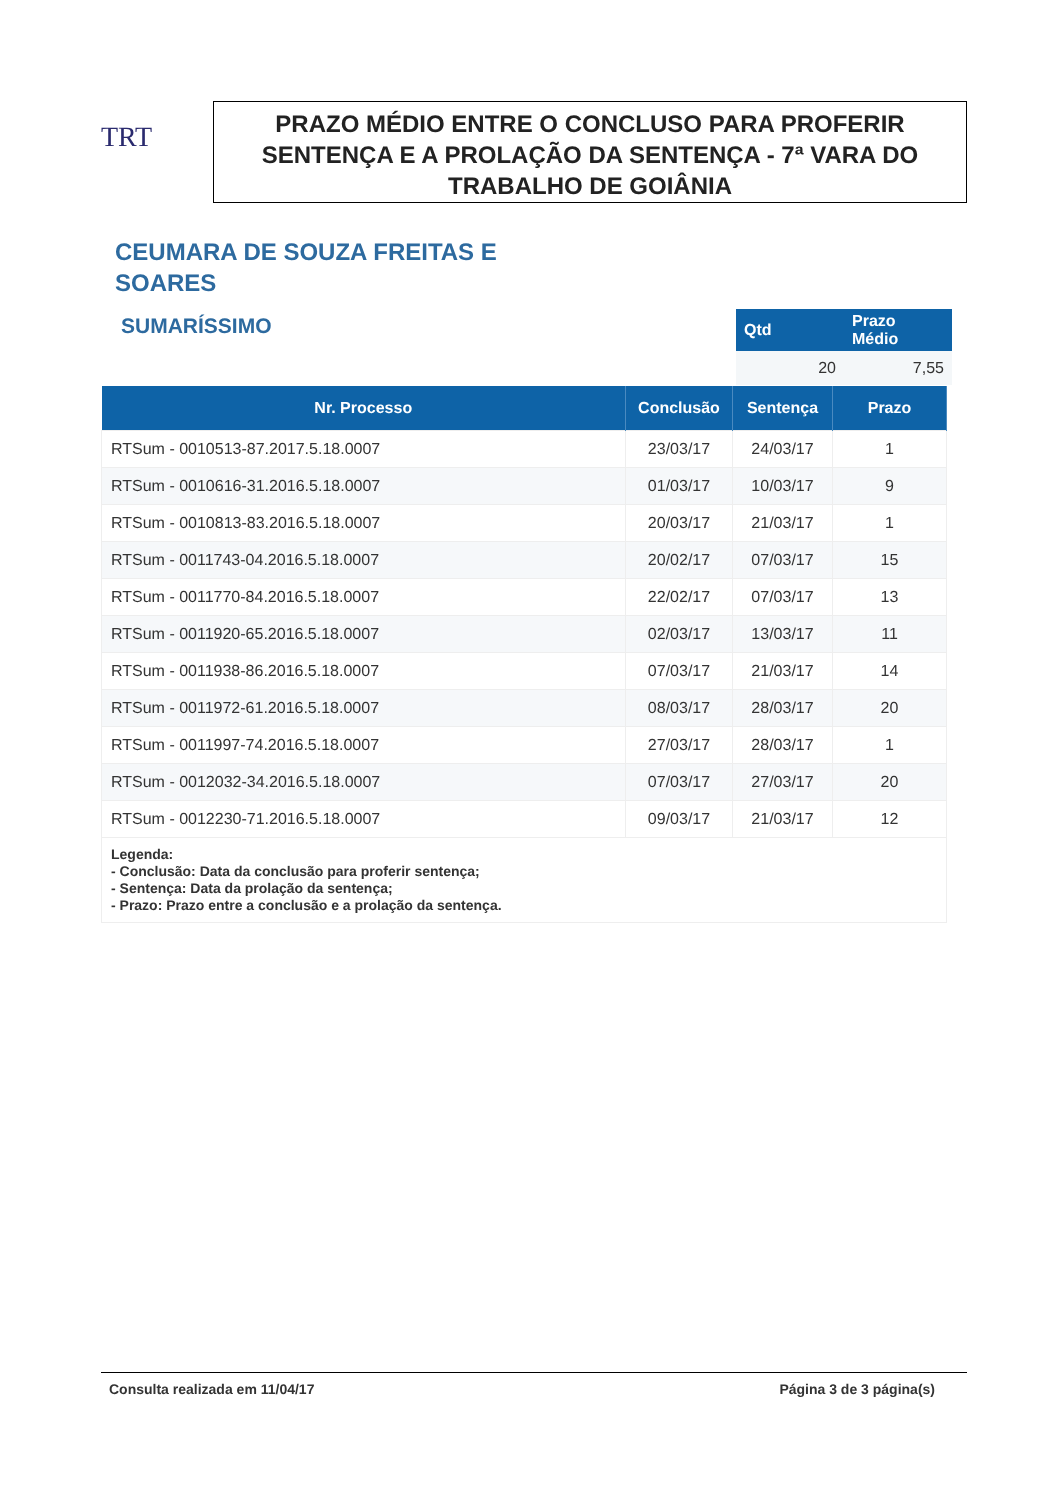TRT
PRAZO MÉDIO ENTRE O CONCLUSO PARA PROFERIR SENTENÇA E A PROLAÇÃO DA SENTENÇA - 7ª VARA DO TRABALHO DE GOIÂNIA
CEUMARA DE SOUZA FREITAS E
SOARES
SUMARÍSSIMO
| Qtd | Prazo Médio |
| --- | --- |
| 20 | 7,55 |
| Nr. Processo | Conclusão | Sentença | Prazo |
| --- | --- | --- | --- |
| RTSum - 0010513-87.2017.5.18.0007 | 23/03/17 | 24/03/17 | 1 |
| RTSum - 0010616-31.2016.5.18.0007 | 01/03/17 | 10/03/17 | 9 |
| RTSum - 0010813-83.2016.5.18.0007 | 20/03/17 | 21/03/17 | 1 |
| RTSum - 0011743-04.2016.5.18.0007 | 20/02/17 | 07/03/17 | 15 |
| RTSum - 0011770-84.2016.5.18.0007 | 22/02/17 | 07/03/17 | 13 |
| RTSum - 0011920-65.2016.5.18.0007 | 02/03/17 | 13/03/17 | 11 |
| RTSum - 0011938-86.2016.5.18.0007 | 07/03/17 | 21/03/17 | 14 |
| RTSum - 0011972-61.2016.5.18.0007 | 08/03/17 | 28/03/17 | 20 |
| RTSum - 0011997-74.2016.5.18.0007 | 27/03/17 | 28/03/17 | 1 |
| RTSum - 0012032-34.2016.5.18.0007 | 07/03/17 | 27/03/17 | 20 |
| RTSum - 0012230-71.2016.5.18.0007 | 09/03/17 | 21/03/17 | 12 |
| Legenda: - Conclusão: Data da conclusão para proferir sentença; - Sentença: Data da prolação da sentença; - Prazo: Prazo entre a conclusão e a prolação da sentença. | | | |
Consulta realizada em 11/04/17 Página 3 de 3 página(s)